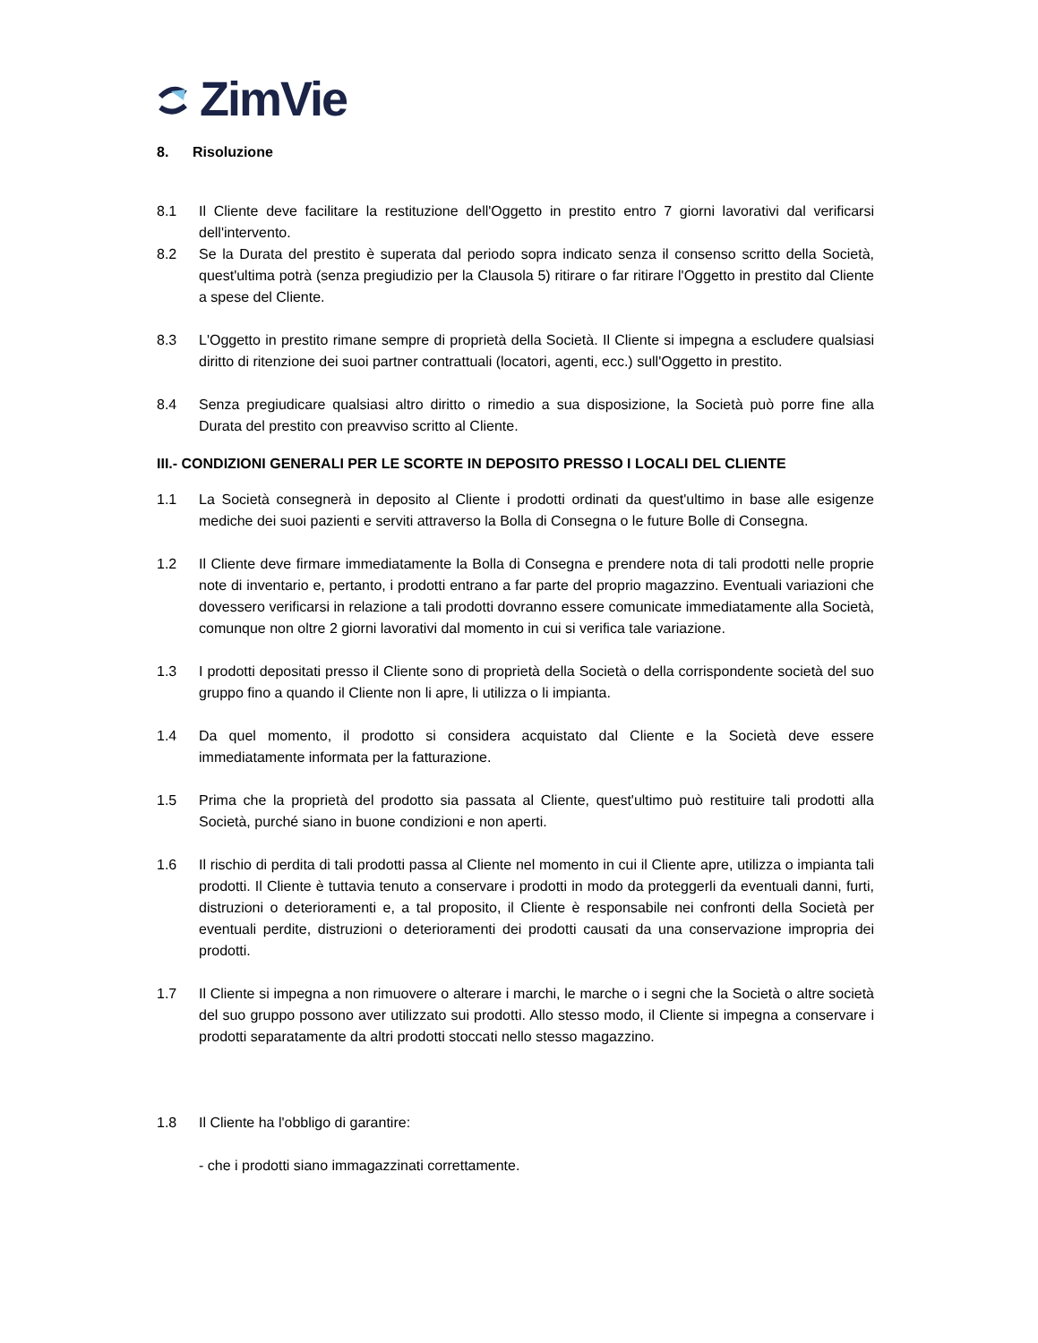ZimVie
8. Risoluzione
8.1 Il Cliente deve facilitare la restituzione dell'Oggetto in prestito entro 7 giorni lavorativi dal verificarsi dell'intervento.
8.2 Se la Durata del prestito è superata dal periodo sopra indicato senza il consenso scritto della Società, quest'ultima potrà (senza pregiudizio per la Clausola 5) ritirare o far ritirare l'Oggetto in prestito dal Cliente a spese del Cliente.
8.3 L'Oggetto in prestito rimane sempre di proprietà della Società. Il Cliente si impegna a escludere qualsiasi diritto di ritenzione dei suoi partner contrattuali (locatori, agenti, ecc.) sull'Oggetto in prestito.
8.4 Senza pregiudicare qualsiasi altro diritto o rimedio a sua disposizione, la Società può porre fine alla Durata del prestito con preavviso scritto al Cliente.
III.- CONDIZIONI GENERALI PER LE SCORTE IN DEPOSITO PRESSO I LOCALI DEL CLIENTE
1.1 La Società consegnerà in deposito al Cliente i prodotti ordinati da quest'ultimo in base alle esigenze mediche dei suoi pazienti e serviti attraverso la Bolla di Consegna o le future Bolle di Consegna.
1.2 Il Cliente deve firmare immediatamente la Bolla di Consegna e prendere nota di tali prodotti nelle proprie note di inventario e, pertanto, i prodotti entrano a far parte del proprio magazzino. Eventuali variazioni che dovessero verificarsi in relazione a tali prodotti dovranno essere comunicate immediatamente alla Società, comunque non oltre 2 giorni lavorativi dal momento in cui si verifica tale variazione.
1.3 I prodotti depositati presso il Cliente sono di proprietà della Società o della corrispondente società del suo gruppo fino a quando il Cliente non li apre, li utilizza o li impianta.
1.4 Da quel momento, il prodotto si considera acquistato dal Cliente e la Società deve essere immediatamente informata per la fatturazione.
1.5 Prima che la proprietà del prodotto sia passata al Cliente, quest'ultimo può restituire tali prodotti alla Società, purché siano in buone condizioni e non aperti.
1.6 Il rischio di perdita di tali prodotti passa al Cliente nel momento in cui il Cliente apre, utilizza o impianta tali prodotti. Il Cliente è tuttavia tenuto a conservare i prodotti in modo da proteggerli da eventuali danni, furti, distruzioni o deterioramenti e, a tal proposito, il Cliente è responsabile nei confronti della Società per eventuali perdite, distruzioni o deterioramenti dei prodotti causati da una conservazione impropria dei prodotti.
1.7 Il Cliente si impegna a non rimuovere o alterare i marchi, le marche o i segni che la Società o altre società del suo gruppo possono aver utilizzato sui prodotti. Allo stesso modo, il Cliente si impegna a conservare i prodotti separatamente da altri prodotti stoccati nello stesso magazzino.
1.8 Il Cliente ha l'obbligo di garantire:
- che i prodotti siano immagazzinati correttamente.